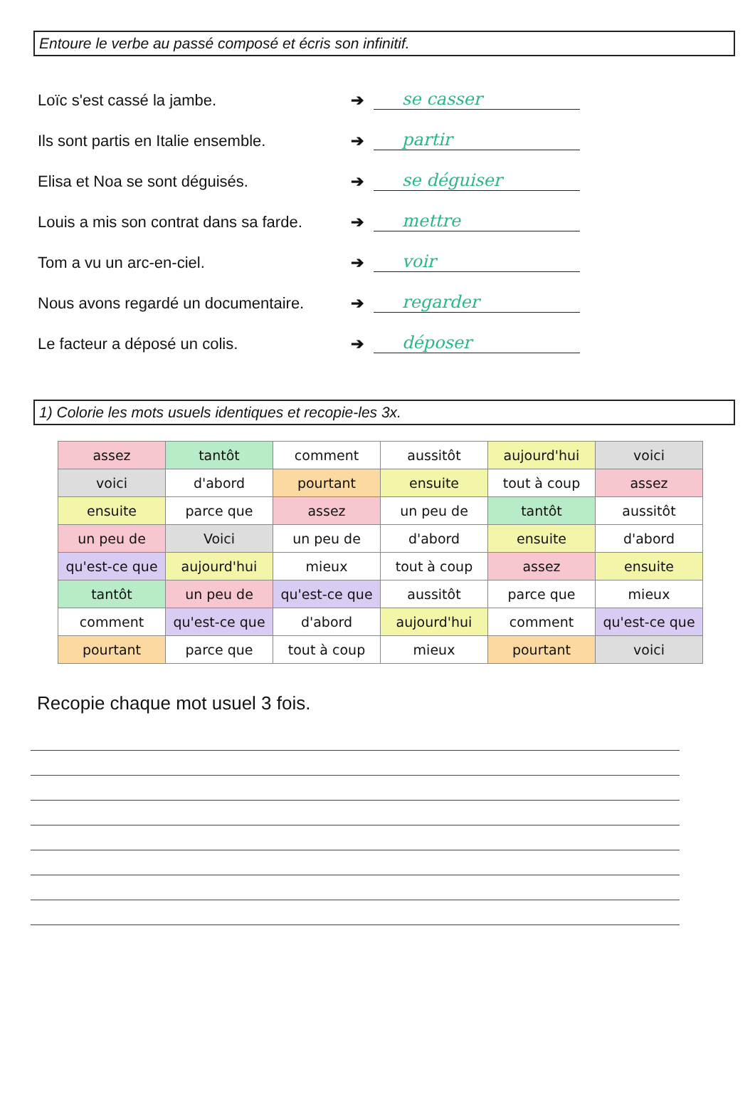Entoure le verbe au passé composé et écris son infinitif.
Loïc s'est cassé la jambe. ➔ se casser
Ils sont partis en Italie ensemble. ➔ partir
Elisa et Noa se sont déguisés. ➔ se déguiser
Louis a mis son contrat dans sa farde. ➔ mettre
Tom a vu un arc-en-ciel. ➔ voir
Nous avons regardé un documentaire. ➔ regarder
Le facteur a déposé un colis. ➔ déposer
1) Colorie les mots usuels identiques et recopie-les 3x.
| assez | tantôt | comment | aussitôt | aujourd'hui | voici |
| voici | d'abord | pourtant | ensuite | tout à coup | assez |
| ensuite | parce que | assez | un peu de | tantôt | aussitôt |
| un peu de | Voici | un peu de | d'abord | ensuite | d'abord |
| qu'est-ce que | aujourd'hui | mieux | tout à coup | assez | ensuite |
| tantôt | un peu de | qu'est-ce que | aussitôt | parce que | mieux |
| comment | qu'est-ce que | d'abord | aujourd'hui | comment | qu'est-ce que |
| pourtant | parce que | tout à coup | mieux | pourtant | voici |
Recopie chaque mot usuel 3 fois.